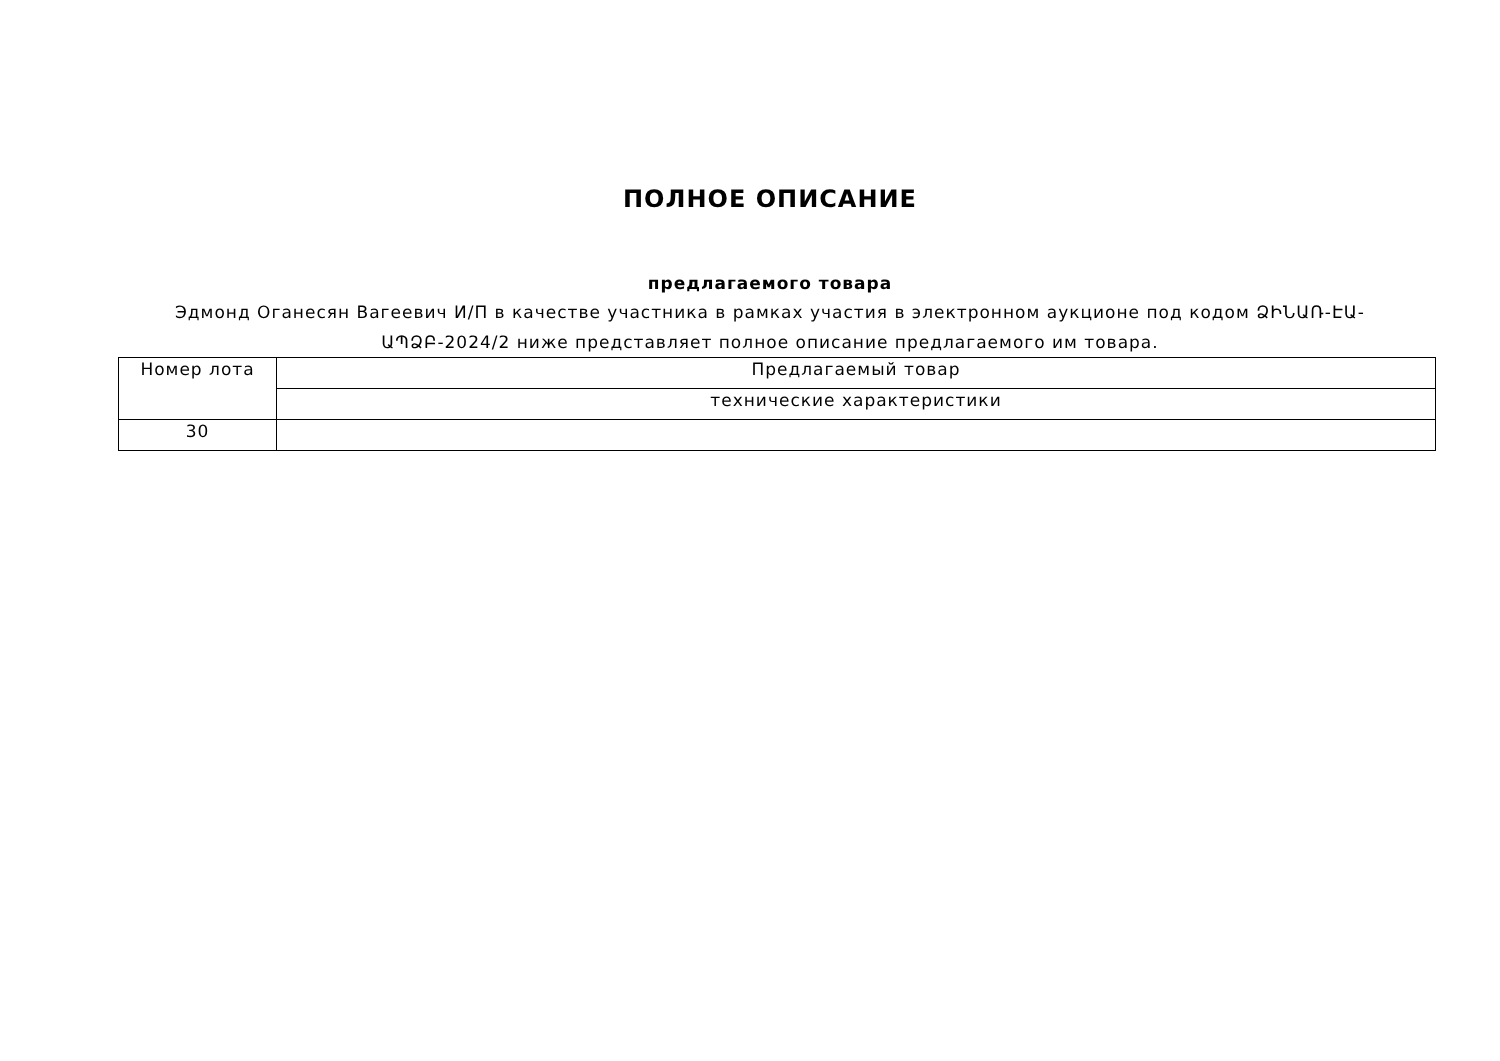ПОЛНОЕ ОПИСАНИЕ
предлагаемого товара
Эдмонд Оганесян Вагеевич И/П в качестве участника в рамках участия в электронном аукционе под кодом ՁԻՆԱՌ-ԷԱ-ԱՊՁԲ-2024/2 ниже представляет полное описание предлагаемого им товара.
| Номер лота | Предлагаемый товар |
| | технические характеристики |
| 30 | |